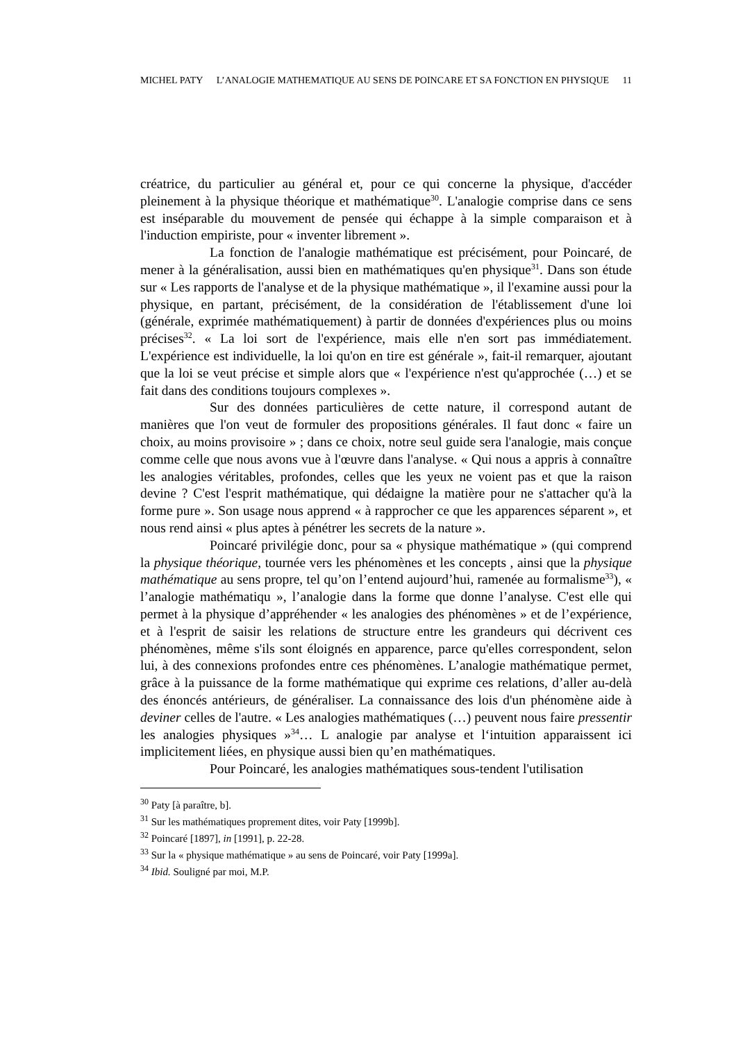MICHEL PATY L’ANALOGIE MATHEMATIQUE AU SENS DE POINCARE ET SA FONCTION EN PHYSIQUE 11
créatrice, du particulier au général et, pour ce qui concerne la physique, d'accéder pleinement à la physique théorique et mathématique<sup>30</sup>. L'analogie comprise dans ce sens est inséparable du mouvement de pensée qui échappe à la simple comparaison et à l'induction empiriste, pour « inventer librement ».
La fonction de l'analogie mathématique est précisément, pour Poincaré, de mener à la généralisation, aussi bien en mathématiques qu'en physique<sup>31</sup>. Dans son étude sur « Les rapports de l'analyse et de la physique mathématique », il l'examine aussi pour la physique, en partant, précisément, de la considération de l'établissement d'une loi (générale, exprimée mathématiquement) à partir de données d'expériences plus ou moins précises<sup>32</sup>. « La loi sort de l'expérience, mais elle n'en sort pas immédiatement. L'expérience est individuelle, la loi qu'on en tire est générale », fait-il remarquer, ajoutant que la loi se veut précise et simple alors que « l'expérience n'est qu'approchée (…) et se fait dans des conditions toujours complexes ».
Sur des données particulières de cette nature, il correspond autant de manières que l'on veut de formuler des propositions générales. Il faut donc « faire un choix, au moins provisoire » ; dans ce choix, notre seul guide sera l'analogie, mais conçue comme celle que nous avons vue à l'œuvre dans l'analyse. « Qui nous a appris à connaître les analogies véritables, profondes, celles que les yeux ne voient pas et que la raison devine ? C'est l'esprit mathématique, qui dédaigne la matière pour ne s'attacher qu'à la forme pure ». Son usage nous apprend « à rapprocher ce que les apparences séparent », et nous rend ainsi « plus aptes à pénétrer les secrets de la nature ».
Poincaré privilégie donc, pour sa « physique mathématique » (qui comprend la physique théorique, tournée vers les phénomènes et les concepts , ainsi que la physique mathématique au sens propre, tel qu’on l’entend aujourd’hui, ramenée au formalisme<sup>33</sup>), « l’analogie mathématiqu », l’analogie dans la forme que donne l’analyse. C'est elle qui permet à la physique d’appréhender « les analogies des phénomènes » et de l’expérience, et à l'esprit de saisir les relations de structure entre les grandeurs qui décrivent ces phénomènes, même s'ils sont éloignés en apparence, parce qu'elles correspondent, selon lui, à des connexions profondes entre ces phénomènes. L’analogie mathématique permet, grâce à la puissance de la forme mathématique qui exprime ces relations, d’aller au-delà des énoncés antérieurs, de généraliser. La connaissance des lois d'un phénomène aide à deviner celles de l'autre. « Les analogies mathématiques (…) peuvent nous faire pressentir les analogies physiques »<sup>34</sup>… L analogie par analyse et l‘intuition apparaissent ici implicitement liées, en physique aussi bien qu’en mathématiques.
Pour Poincaré, les analogies mathématiques sous-tendent l'utilisation
<sup>30</sup> Paty [à paraître, b].
<sup>31</sup> Sur les mathématiques proprement dites, voir Paty [1999b].
<sup>32</sup> Poincaré [1897], in [1991], p. 22-28.
<sup>33</sup> Sur la « physique mathématique » au sens de Poincaré, voir Paty [1999a].
<sup>34</sup> Ibid. Souligné par moi, M.P.